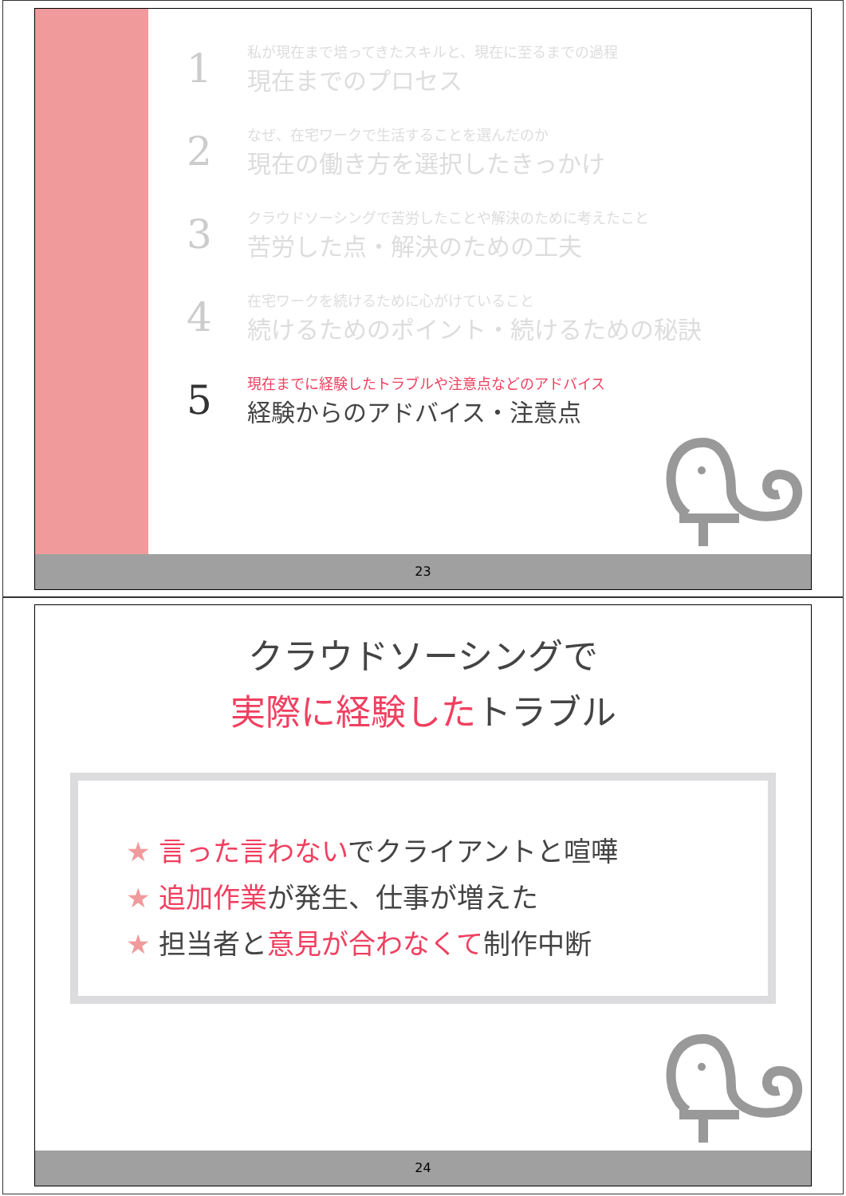1
私が現在まで培ってきたスキルと、現在に至るまでの過程
現在までのプロセス
2
なぜ、在宅ワークで生活することを選んだのか
現在の働き方を選択したきっかけ
3
クラウドソーシングで苦労したことや解決のために考えたこと
苦労した点・解決のための工夫
4
在宅ワークを続けるために心がけていること
続けるためのポイント・続けるための秘訣
5
現在までに経験したトラブルや注意点などのアドバイス
経験からのアドバイス・注意点
23
クラウドソーシングで
実際に経験したトラブル
★ 言った言わないでクライアントと喧嘩
★ 追加作業が発生、仕事が増えた
★ 担当者と意見が合わなくて制作中断
24